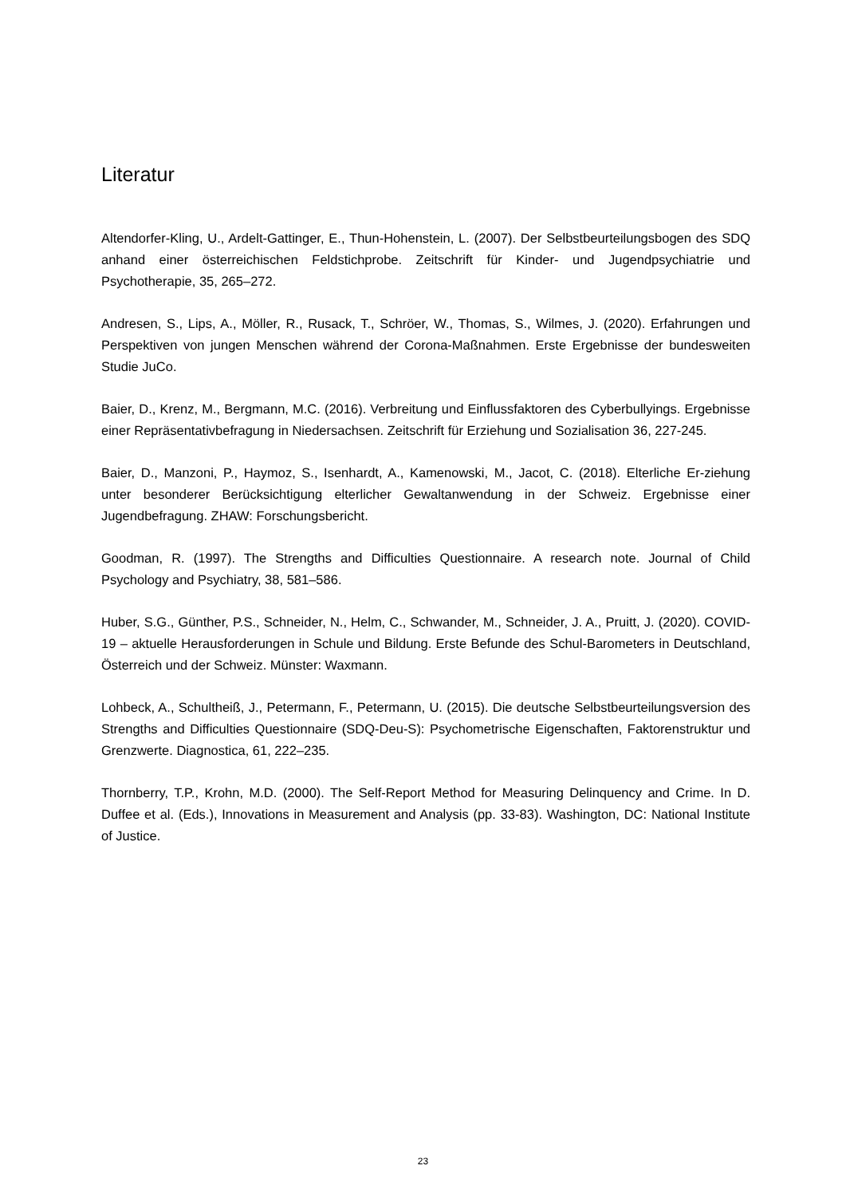Literatur
Altendorfer-Kling, U., Ardelt-Gattinger, E., Thun-Hohenstein, L. (2007). Der Selbstbeurteilungsbogen des SDQ anhand einer österreichischen Feldstichprobe. Zeitschrift für Kinder- und Jugendpsychiatrie und Psychotherapie, 35, 265–272.
Andresen, S., Lips, A., Möller, R., Rusack, T., Schröer, W., Thomas, S., Wilmes, J. (2020). Erfahrungen und Perspektiven von jungen Menschen während der Corona-Maßnahmen. Erste Ergebnisse der bundesweiten Studie JuCo.
Baier, D., Krenz, M., Bergmann, M.C. (2016). Verbreitung und Einflussfaktoren des Cyberbullyings. Ergebnisse einer Repräsentativbefragung in Niedersachsen. Zeitschrift für Erziehung und Sozialisation 36, 227-245.
Baier, D., Manzoni, P., Haymoz, S., Isenhardt, A., Kamenowski, M., Jacot, C. (2018). Elterliche Er-ziehung unter besonderer Berücksichtigung elterlicher Gewaltanwendung in der Schweiz. Ergebnisse einer Jugendbefragung. ZHAW: Forschungsbericht.
Goodman, R. (1997). The Strengths and Difficulties Questionnaire. A research note. Journal of Child Psychology and Psychiatry, 38, 581–586.
Huber, S.G., Günther, P.S., Schneider, N., Helm, C., Schwander, M., Schneider, J. A., Pruitt, J. (2020). COVID-19 – aktuelle Herausforderungen in Schule und Bildung. Erste Befunde des Schul-Barometers in Deutschland, Österreich und der Schweiz. Münster: Waxmann.
Lohbeck, A., Schultheiß, J., Petermann, F., Petermann, U. (2015). Die deutsche Selbstbeurteilungsversion des Strengths and Difficulties Questionnaire (SDQ-Deu-S): Psychometrische Eigenschaften, Faktorenstruktur und Grenzwerte. Diagnostica, 61, 222–235.
Thornberry, T.P., Krohn, M.D. (2000). The Self-Report Method for Measuring Delinquency and Crime. In D. Duffee et al. (Eds.), Innovations in Measurement and Analysis (pp. 33-83). Washington, DC: National Institute of Justice.
23